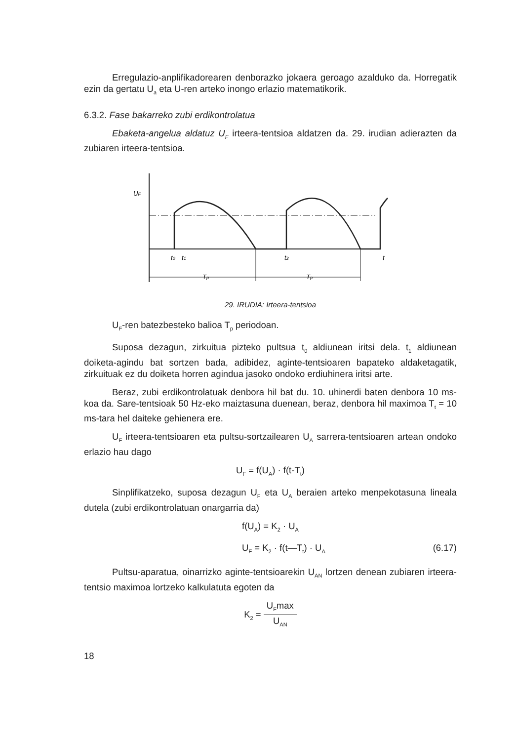Erregulazio-anplifikadorearen denborazko jokaera geroago azalduko da. Horregatik ezin da gertatu U<sub>a</sub> eta U-ren arteko inongo erlazio matematikorik.
6.3.2. Fase bakarreko zubi erdikontrolatua
Ebaketa-angelua aldatuz U<sub>F</sub> irteera-tentsioa aldatzen da. 29. irudian adierazten da zubiaren irteera-tentsioa.
UF
t0
t1
t2
t
Tp
Tp
29. IRUDIA: Irteera-tentsioa
U<sub>F</sub>-ren batezbesteko balioa T<sub>p</sub> periodoan.
Suposa dezagun, zirkuitua pizteko pultsua t<sub>0</sub> aldiunean iritsi dela. t<sub>1</sub> aldiunean doiketa-agindu bat sortzen bada, adibidez, aginte-tentsioaren bapateko aldaketagatik, zirkuituak ez du doiketa horren agindua jasoko ondoko erdiuhinera iritsi arte.
Beraz, zubi erdikontrolatuak denbora hil bat du. 10. uhinerdi baten denbora 10 ms-koa da. Sare-tentsioak 50 Hz-eko maiztasuna duenean, beraz, denbora hil maximoa T<sub>t</sub> = 10 ms-tara hel daiteke gehienera ere.
U<sub>F</sub> irteera-tentsioaren eta pultsu-sortzailearen U<sub>A</sub> sarrera-tentsioaren artean ondoko erlazio hau dago
U<sub>F</sub> = f(U<sub>A</sub>) · f(t-T<sub>t</sub>)
Sinplifikatzeko, suposa dezagun U<sub>F</sub> eta U<sub>A</sub> beraien arteko menpekotasuna lineala dutela (zubi erdikontrolatuan onargarria da)
f(U<sub>A</sub>) = K<sub>2</sub> · U<sub>A</sub>
U<sub>F</sub> = K<sub>2</sub> · f(t—T<sub>t</sub>) · U<sub>A</sub> (6.17)
Pultsu-aparatua, oinarrizko aginte-tentsioarekin U<sub>AN</sub> lortzen denean zubiaren irteera-tentsio maximoa lortzeko kalkulatuta egoten da
K<sub>2</sub> = U<sub>F</sub>max U<sub>AN</sub>
18